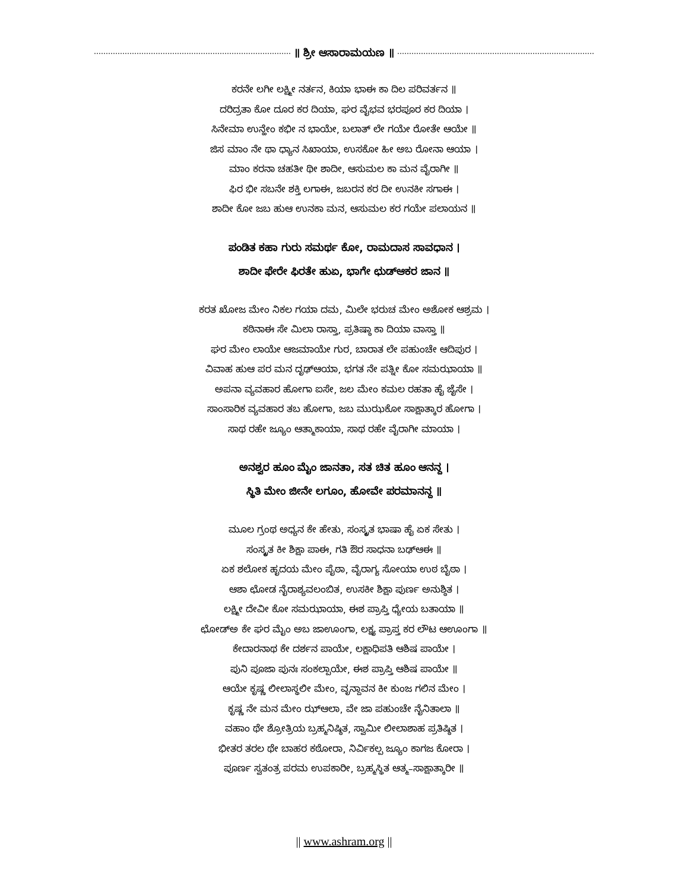॥ ಶ್ರೀ ಆಸಾರಾಮಯಣ ॥
ಕರನೇ ಲಗೀ ಲಕ್ಷ್ಮೀ ನರ್ತನ, ಕಿಯಾ ಭಾಈ ಕಾ ದಿಲ ಪರಿವರ್ತನ ॥
ದರಿದ್ರತಾ ಕೋ ದೂರ ಕರ ದಿಯಾ, ಘರ ವೈಭವ ಭರಪೂರ ಕರ ದಿಯಾ ।
ಸಿನೇಮಾ ಉನ್ಹೇಂ ಕಭೀ ನ ಭಾಯೇ, ಬಲಾತ್ ಲೇ ಗಯೇ ರೋತೇ ಆಯೇ ॥
ಜಿಸ ಮಾಂ ನೇ ಥಾ ಧ್ಯಾನ ಸಿಖಾಯಾ, ಉಸಕೋ ಹೀ ಅಬ ರೋನಾ ಆಯಾ ।
ಮಾಂ ಕರನಾ ಚಹತೀ ಥೀ ಶಾದೀ, ಆಸುಮಲ ಕಾ ಮನ ವೈರಾಗೀ ॥
ಫಿರ ಭೀ ಸಬನೇ ಶಕ್ತಿ ಲಗಾಈ, ಜಬರನ ಕರ ದೀ ಉನಕೀ ಸಗಾಈ ।
ಶಾದೀ ಕೋ ಜಬ ಹುಆ ಉನಕಾ ಮನ, ಆಸುಮಲ ಕರ ಗಯೇ ಪಲಾಯನ ॥
ಪಂಡಿತ ಕಹಾ ಗುರು ಸಮರ್ಥ ಕೋ, ರಾಮದಾಸ ಸಾವಧಾನ ।
ಶಾದೀ ಫೇರೇ ಫಿರತೇ ಹುಏ, ಭಾಗೇ ಛುಡ್ಆಕರ ಜಾನ ॥
ಕರತ ಖೋಜ ಮೇಂ ನಿಕಲ ಗಯಾ ದಮ, ಮಿಲೇ ಭರುಚ ಮೇಂ ಅಶೋಕ ಆಶ್ರಮ ।
ಕಠಿನಾಈ ಸೇ ಮಿಲಾ ರಾಸ್ತಾ, ಪ್ರತಿಷ್ಠಾ ಕಾ ದಿಯಾ ವಾಸ್ತಾ ॥
ಘರ ಮೇಂ ಲಾಯೇ ಆಜಮಾಯೇ ಗುರ, ಬಾರಾತ ಲೇ ಪಹುಂಚೇ ಆದಿಪುರ ।
ವಿವಾಹ ಹುಆ ಪರ ಮನ ದೃಢ್ಆಯಾ, ಭಗತ ನೇ ಪತ್ನೀ ಕೋ ಸಮಝಾಯಾ ॥
ಅಪನಾ ವ್ಯವಹಾರ ಹೋಗಾ ಐಸೇ, ಜಲ ಮೇಂ ಕಮಲ ರಹತಾ ಹೈ ಜೈಸೇ ।
ಸಾಂಸಾರಿಕ ವ್ಯವಹಾರ ತಬ ಹೋಗಾ, ಜಬ ಮುಝಕೋ ಸಾಕ್ಷಾತ್ಕಾರ ಹೋಗಾ ।
ಸಾಥ ರಹೇ ಜ್ಯೂಂ ಆತ್ಮಾಕಾಯಾ, ಸಾಥ ರಹೇ ವೈರಾಗೀ ಮಾಯಾ ।
ಅನಶ್ವರ ಹೂಂ ಮೈಂ ಜಾನತಾ, ಸತ ಚಿತ ಹೂಂ ಆನನ್ದ ।
ಸ್ಥಿತಿ ಮೇಂ ಜೀನೇ ಲಗೂಂ, ಹೋವೇ ಪರಮಾನನ್ದ ॥
ಮೂಲ ಗ್ರಂಥ ಅಧ್ಯನ ಕೇ ಹೇತು, ಸಂಸ್ಕೃತ ಭಾಷಾ ಹೈ ಏಕ ಸೇತು ।
ಸಂಸ್ಕೃತ ಕೀ ಶಿಕ್ಷಾ ಪಾಈ, ಗತಿ ಔರ ಸಾಧನಾ ಬಢ್ಆಈ ॥
ಏಕ ಶಲೋಕ ಹೃದಯ ಮೇಂ ಪೈಠಾ, ವೈರಾಗ್ಯ ಸೋಯಾ ಉಠ ಬೈಠಾ ।
ಆಶಾ ಛೋಡ ನೈರಾಶ್ಯವಲಂಬಿತ, ಉಸಕೀ ಶಿಕ್ಷಾ ಪುರ್ಣ ಅನುಶ್ಠಿತ ।
ಲಕ್ಷ್ಮೀ ದೇವೀ ಕೋ ಸಮಝಾಯಾ, ಈಶ ಪ್ರಾಪ್ತಿ ಧ್ಯೇಯ ಬತಾಯಾ ॥
ಛೋಡ್ಅ ಕೇ ಘರ ಮೈಂ ಅಬ ಜಾಊಂಗಾ, ಲಕ್ಷ್ಯ ಪ್ರಾಪ್ತ ಕರ ಲೌಟ ಆಊಂಗಾ ॥
ಕೇದಾರನಾಥ ಕೇ ದರ್ಶನ ಪಾಯೇ, ಲಕ್ಷಾಧಿಪತಿ ಆಶಿಷ ಪಾಯೇ ।
ಪುನಿ ಪೂಜಾ ಪುನಃ ಸಂಕಲ್ಪಾಯೇ, ಈಶ ಪ್ರಾಪ್ತಿ ಆಶಿಷ ಪಾಯೇ ॥
ಆಯೇ ಕೃಷ್ಣ ಲೀಲಾಸ್ಥಲೀ ಮೇಂ, ವೃನ್ದಾವನ ಕೀ ಕುಂಜ ಗಲಿನ ಮೇಂ ।
ಕೃಷ್ಣ ನೇ ಮನ ಮೇಂ ಝ್ಆಲಾ, ವೇ ಜಾ ಪಹುಂಚೇ ನೈನಿತಾಲಾ ॥
ವಹಾಂ ಥೇ ಶ್ರೋತ್ರಿಯ ಬ್ರಹ್ಮನಿಷ್ಠಿತ, ಸ್ವಾಮೀ ಲೀಲಾಶಾಹ ಪ್ರತಿಷ್ಠಿತ ।
ಭೀತರ ತರಲ ಥೇ ಬಾಹರ ಕಠೋರಾ, ನಿರ್ವಿಕಲ್ಪ ಜ್ಯೂಂ ಕಾಗಜ ಕೋರಾ ।
ಪೂರ್ಣ ಸ್ವತಂತ್ರ ಪರಮ ಉಪಕಾರೀ, ಬ್ರಹ್ಮಸ್ಥಿತ ಆತ್ಮ–ಸಾಕ್ಷಾತ್ಕಾರೀ ॥
|| www.ashram.org ||